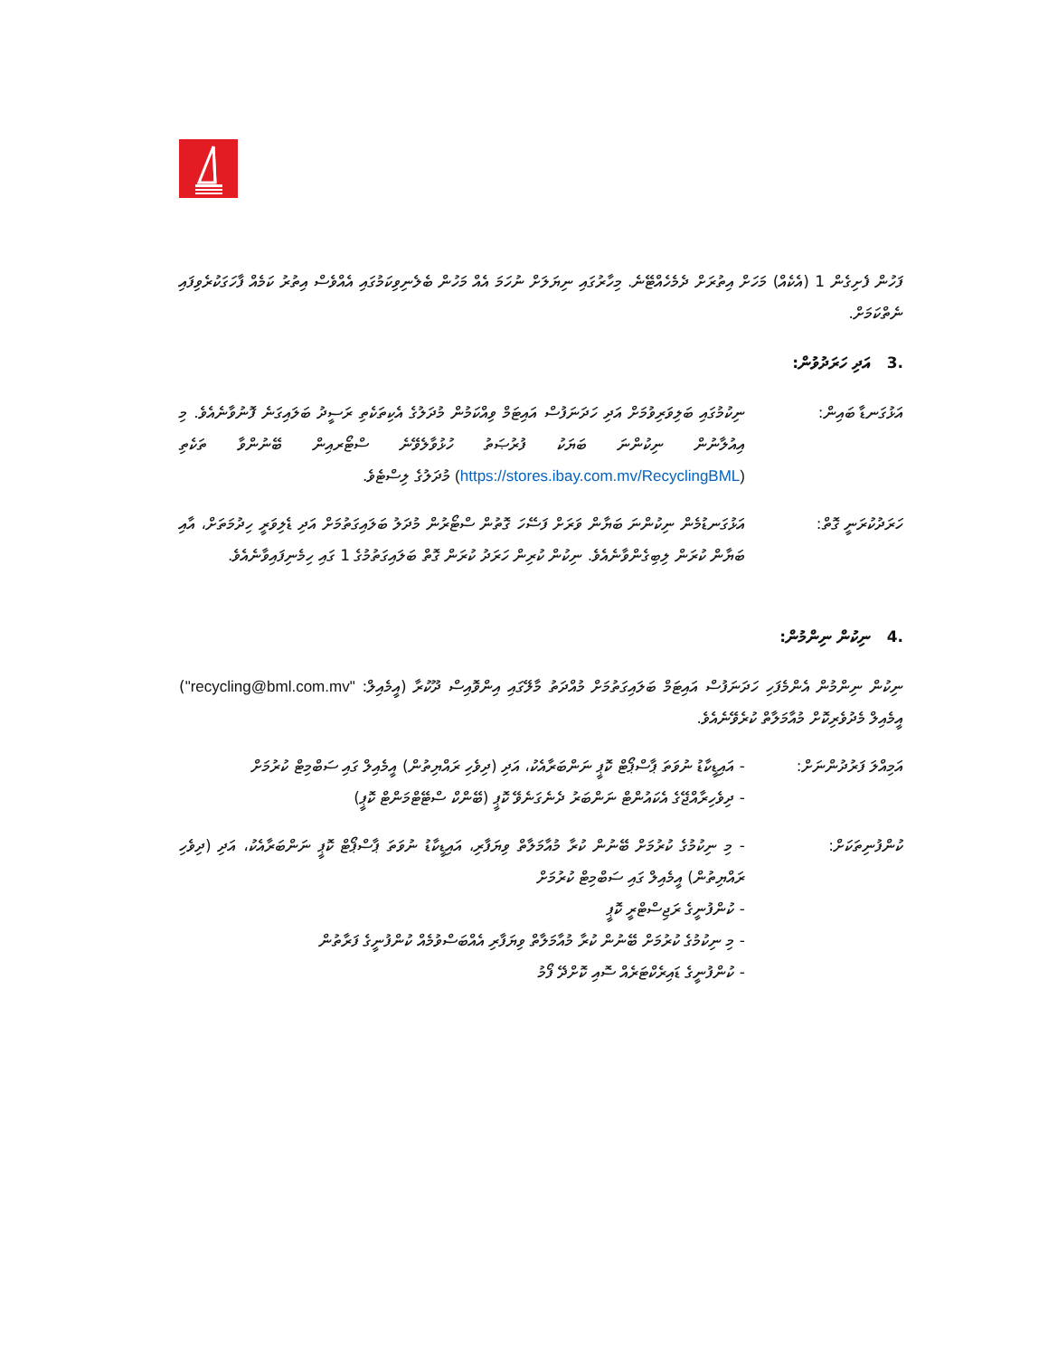ފަހުން ފެށިގެން 1 (އެކެއް) މަހަށް އިތުރަށް ދެމެހެއްޓޭނެ. މިހާރުގައި ނިޔަލަށް ނުހަމަ އެއް މަހުން ބެލެނިވިކަމުގައި އެއްވެސް އިތުރު ކަމެއް ފާހަގަކުރެވިފައި ނެތްކަމަށް.
.3 އަދި ހަރަދުވުން:
އަޅުގަނޑާ ބައިން: ނިކުމުގައި ބަލިވަރިވުމަށް އަދި ހަދަނަފުސް އައިޓަމް ވިއްކަމުން މުދަލުގެ އެކިތަކެތި ރަސީދު ބަލައިގަނެ ފޮނުވާނެއެވެ. މި އިއުލާނުން ނިކުންނަ ބަޔަކު ފުރުޞަތު ހުޅުވާލެވޭނެ ސްޓޯރއިން ބޭނުންވާ ތަކެތި (https://stores.ibay.com.mv/RecyclingBML) މުދަލުގެ ލިސްޓެވެ.
ހަރަދުކުރަނީ ގޮތް:
އަޅުގަނޑުމެން ނިކުންނަ ބަޔާން ވަރަށް ފަސޭހަ ގޮތުން ސްޓޯރުން މުދަލު ބަލައިގަތުމަށް އަދި ޑެލިވަރީ ހިދުމަތަށް، އާއި ބަޔާން ކުރަން ލިބިގެންވާނެއެވެ. ނިކުން ކުރިން ހަރަދު ކުރަން ގޮތް ބަލައިގަތުމުގެ 1 ގައި ހިމެނިފައިވާނެއެވެ.
.4 ނިކުން ނިންމުން:
ނިކުން ނިންމުން އެންމެފަހި ހަދަނަފުސް އައިޓަމް ބަލައިގަތުމަށް މުއްދަތު މާލޭގައި އިންވޮއިސް ދޫކުރާ (އީމެއިލް: "recycling@bml.com.mv") އީމެއިލް މެދުވެރިކޮށް މުއާމަލާތް ކުރެވޭނެއެވެ.
އަމިއްލަ ފަރުދުންނަށް:
- އައިޑީކާޑު ނުވަތަ ޕާސްޕޯޓް ކޮޕީ ނަންބަރާއެކު، އަދި (ދިވެހި ރައްޔިތުން) އީމެއިލް ގައި ސަބްމިޓް ކުރުމަށް
- ދިވެހިރާއްޖޭގެ އެކައުންޓް ނަންބަރު ދެނެގަނެވޭ ކޮޕީ (ބޭންކް ސްޓޭޓްމަންޓް ކޮޕީ)
ކުންފުނިތަކަށް: - މި ނިކުމުގެ ކުރުމަށް ބޭނުން ކުރާ މުއާމަލާތް ވިޔަފާރި، އައިޑީކާޑު ނުވަތަ ޕާސްޕޯޓް ކޮޕީ ނަންބަރާއެކު، އަދި (ދިވެހި ރައްޔިތުން) އީމެއިލް ގައި ސަބްމިޓް ކުރުމަށް
- ކުންފުނީގެ ރަޖިސްޓްރީ ކޮޕީ
- މި ނިކުމުގެ ކުރުމަށް ބޭނުން ކުރާ މުއާމަލާތް ވިޔަފާރި އެއްބަސްވުމެއް ކުންފުނީގެ ފަރާތުން
- ކުންފުނީގެ ޑައިރެކްޓަރެއް ސޮއި ކޮށްދޭ ފޯމު